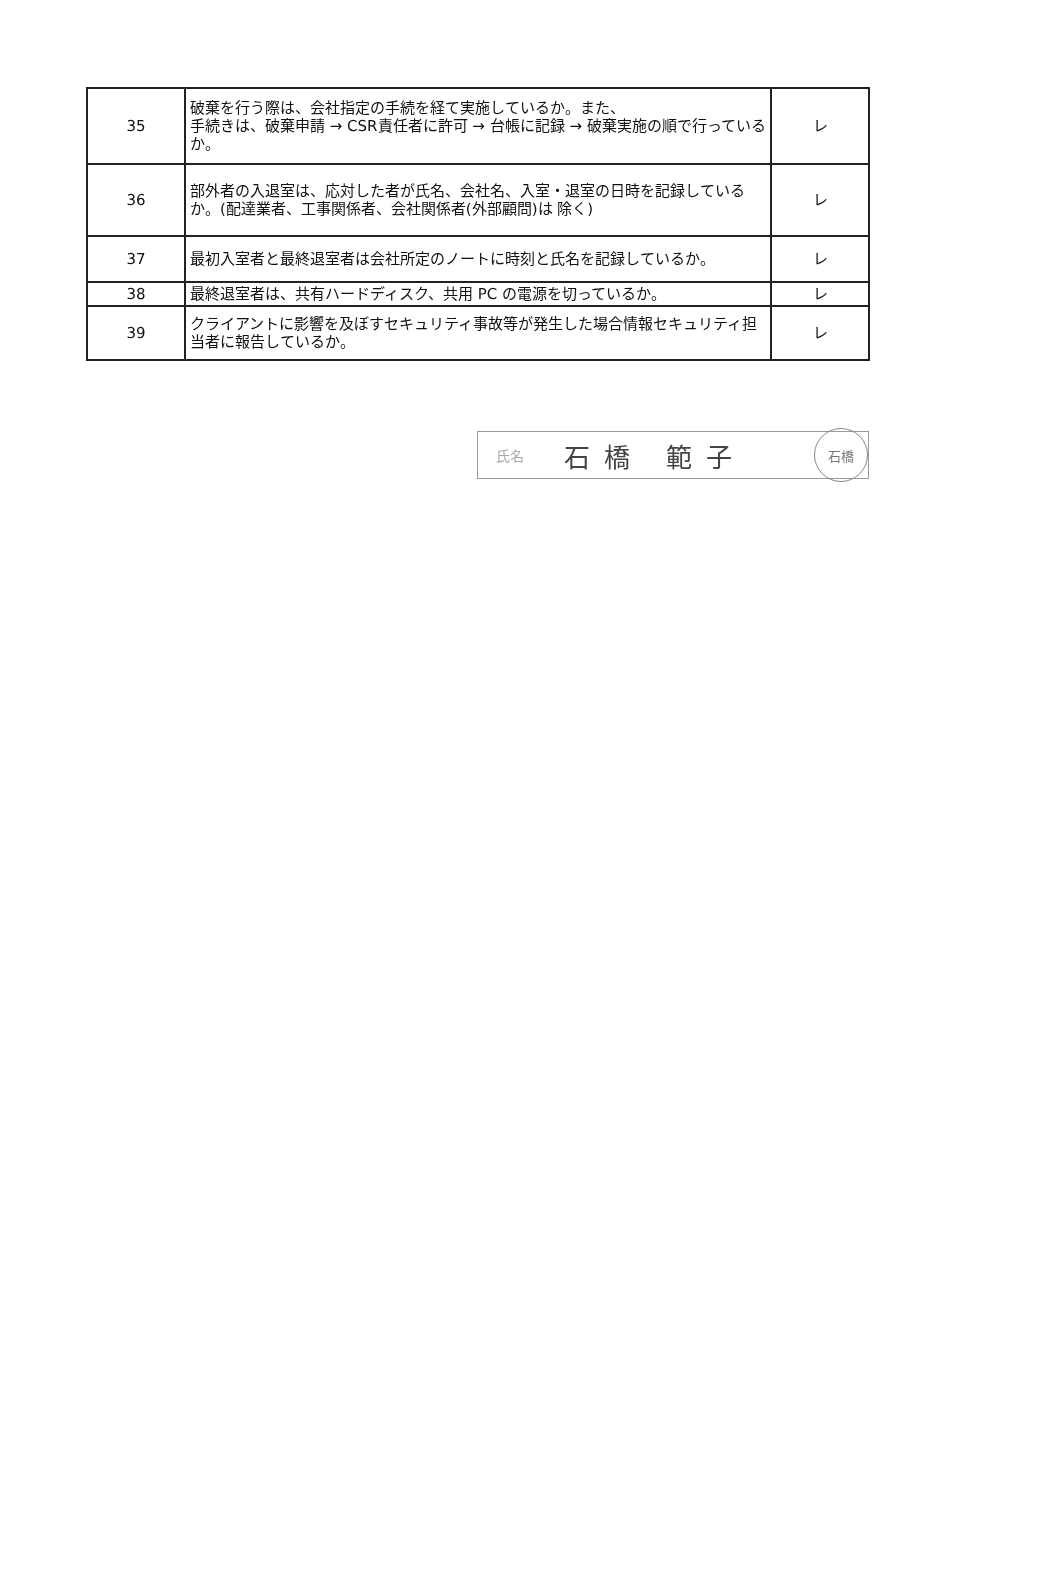| 35 | 破棄を行う際は、会社指定の手続を経て実施しているか。また、 手続きは、破棄申請 → CSR責任者に許可 → 台帳に記録 → 破棄実施の順で行っているか。 | レ |
| 36 | 部外者の入退室は、応対した者が氏名、会社名、入室・退室の日時を記録しているか。(配達業者、工事関係者、会社関係者(外部顧問)は 除く) | レ |
| 37 | 最初入室者と最終退室者は会社所定のノートに時刻と氏名を記録しているか。 | レ |
| 38 | 最終退室者は、共有ハードディスク、共用 PC の電源を切っているか。 | レ |
| 39 | クライアントに影響を及ぼすセキュリティ事故等が発生した場合情報セキュリティ担当者に報告しているか。 | レ |
氏名 石橋 範子
石橋